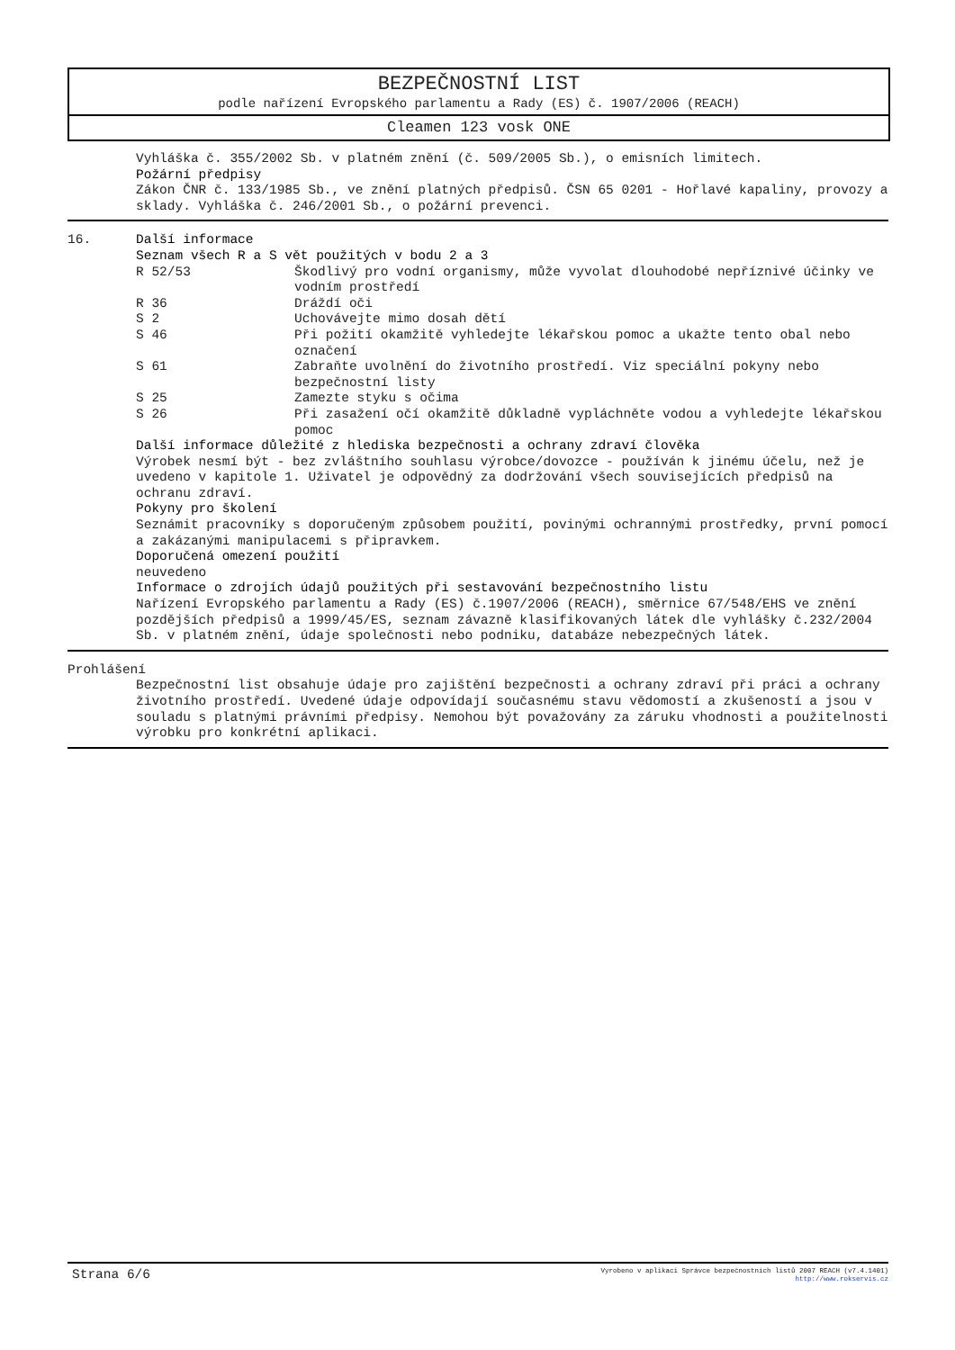BEZPEČNOSTNÍ LIST
podle nařízení Evropského parlamentu a Rady (ES) č. 1907/2006 (REACH)
Cleamen 123 vosk ONE
Vyhláška č. 355/2002 Sb. v platném znění (č. 509/2005 Sb.), o emisních limitech.
Požární předpisy
Zákon ČNR č. 133/1985 Sb., ve znění platných předpisů. ČSN 65 0201 - Hořlavé kapaliny, provozy a sklady. Vyhláška č. 246/2001 Sb., o požární prevenci.
16. Další informace
Seznam všech R a S vět použitých v bodu 2 a 3
| R 52/53 | Škodlivý pro vodní organismy, může vyvolat dlouhodobé nepříznivé účinky ve vodním prostředí |
| R 36 | Dráždí oči |
| S 2 | Uchovávejte mimo dosah dětí |
| S 46 | Při požití okamžitě vyhledejte lékařskou pomoc a ukažte tento obal nebo označení |
| S 61 | Zabraňte uvolnění do životního prostředí. Viz speciální pokyny nebo bezpečnostní listy |
| S 25 | Zamezte styku s očima |
| S 26 | Při zasažení očí okamžitě důkladně vypláchněte vodou a vyhledejte lékařskou pomoc |
Další informace důležité z hlediska bezpečnosti a ochrany zdraví člověka
Výrobek nesmí být - bez zvláštního souhlasu výrobce/dovozce - používán k jinému účelu, než je uvedeno v kapitole 1. Uživatel je odpovědný za dodržování všech souvisejících předpisů na ochranu zdraví.
Pokyny pro školení
Seznámit pracovníky s doporučeným způsobem použití, povinými ochrannými prostředky, první pomocí a zakázanými manipulacemi s připravkem.
Doporučená omezení použití
neuvedeno
Informace o zdrojích údajů použitých při sestavování bezpečnostního listu
Nařízení Evropského parlamentu a Rady (ES) č.1907/2006 (REACH), směrnice 67/548/EHS ve znění pozdějších předpisů a 1999/45/ES, seznam závazně klasifikovaných látek dle vyhlášky č.232/2004 Sb. v platném znění, údaje společnosti nebo podniku, databáze nebezpečných látek.
Prohlášení
Bezpečnostní list obsahuje údaje pro zajištění bezpečnosti a ochrany zdraví při práci a ochrany životního prostředí. Uvedené údaje odpovídají současnému stavu vědomostí a zkušeností a jsou v souladu s platnými právními předpisy. Nemohou být považovány za záruku vhodnosti a použitelnosti výrobku pro konkrétní aplikaci.
Strana 6/6
Vyrobeno v aplikaci Správce bezpečnostních listů 2007 REACH (v7.4.1401)
http://www.rokservis.cz